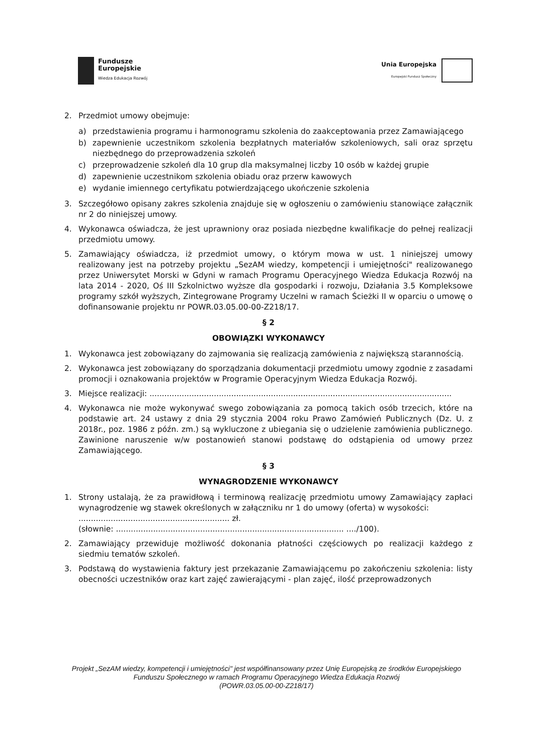Fundusze
Europejskie
Wiedza Edukacja Rozwój
Unia Europejska
Europejski Fundusz Społeczny
2. Przedmiot umowy obejmuje:
a) przedstawienia programu i harmonogramu szkolenia do zaakceptowania przez Zamawiającego
b) zapewnienie uczestnikom szkolenia bezpłatnych materiałów szkoleniowych, sali oraz sprzętu niezbędnego do przeprowadzenia szkoleń
c) przeprowadzenie szkoleń dla 10 grup dla maksymalnej liczby 10 osób w każdej grupie
d) zapewnienie uczestnikom szkolenia obiadu oraz przerw kawowych
e) wydanie imiennego certyfikatu potwierdzającego ukończenie szkolenia
3. Szczegółowo opisany zakres szkolenia znajduje się w ogłoszeniu o zamówieniu stanowiące załącznik nr 2 do niniejszej umowy.
4. Wykonawca oświadcza, że jest uprawniony oraz posiada niezbędne kwalifikacje do pełnej realizacji przedmiotu umowy.
5. Zamawiający oświadcza, iż przedmiot umowy, o którym mowa w ust. 1 niniejszej umowy realizowany jest na potrzeby projektu „SezAM wiedzy, kompetencji i umiejętności" realizowanego przez Uniwersytet Morski w Gdyni w ramach Programu Operacyjnego Wiedza Edukacja Rozwój na lata 2014 - 2020, Oś III Szkolnictwo wyższe dla gospodarki i rozwoju, Działania 3.5 Kompleksowe programy szkół wyższych, Zintegrowane Programy Uczelni w ramach Ścieżki II w oparciu o umowę o dofinansowanie projektu nr POWR.03.05.00-00-Z218/17.
§ 2
OBOWIĄZKI WYKONAWCY
1. Wykonawca jest zobowiązany do zajmowania się realizacją zamówienia z największą starannością.
2. Wykonawca jest zobowiązany do sporządzania dokumentacji przedmiotu umowy zgodnie z zasadami promocji i oznakowania projektów w Programie Operacyjnym Wiedza Edukacja Rozwój.
3. Miejsce realizacji: ..........................................................................................................................
4. Wykonawca nie może wykonywać swego zobowiązania za pomocą takich osób trzecich, które na podstawie art. 24 ustawy z dnia 29 stycznia 2004 roku Prawo Zamówień Publicznych (Dz. U. z 2018r., poz. 1986 z późn. zm.) są wykluczone z ubiegania się o udzielenie zamówienia publicznego. Zawinione naruszenie w/w postanowień stanowi podstawę do odstąpienia od umowy przez Zamawiającego.
§ 3
WYNAGRODZENIE WYKONAWCY
1. Strony ustalają, że za prawidłową i terminową realizację przedmiotu umowy Zamawiający zapłaci wynagrodzenie wg stawek określonych w załączniku nr 1 do umowy (oferta) w wysokości:
............................................................. zł.
(słownie: ............................................................................................ ..../100).
2. Zamawiający przewiduje możliwość dokonania płatności częściowych po realizacji każdego z siedmiu tematów szkoleń.
3. Podstawą do wystawienia faktury jest przekazanie Zamawiającemu po zakończeniu szkolenia: listy obecności uczestników oraz kart zajęć zawierającymi - plan zajęć, ilość przeprowadzonych
Projekt „SezAM wiedzy, kompetencji i umiejętności" jest współfinansowany przez Unię Europejską ze środków Europejskiego Funduszu Społecznego w ramach Programu Operacyjnego Wiedza Edukacja Rozwój
(POWR.03.05.00-00-Z218/17)